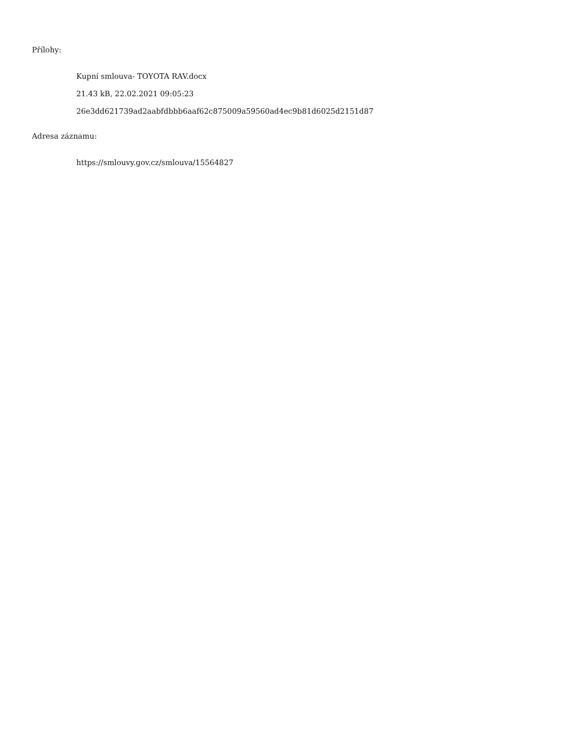Přílohy:
Kupní smlouva- TOYOTA RAV.docx
21.43 kB, 22.02.2021 09:05:23
26e3dd621739ad2aabfdbbb6aaf62c875009a59560ad4ec9b81d6025d2151d87
Adresa záznamu:
https://smlouvy.gov.cz/smlouva/15564827